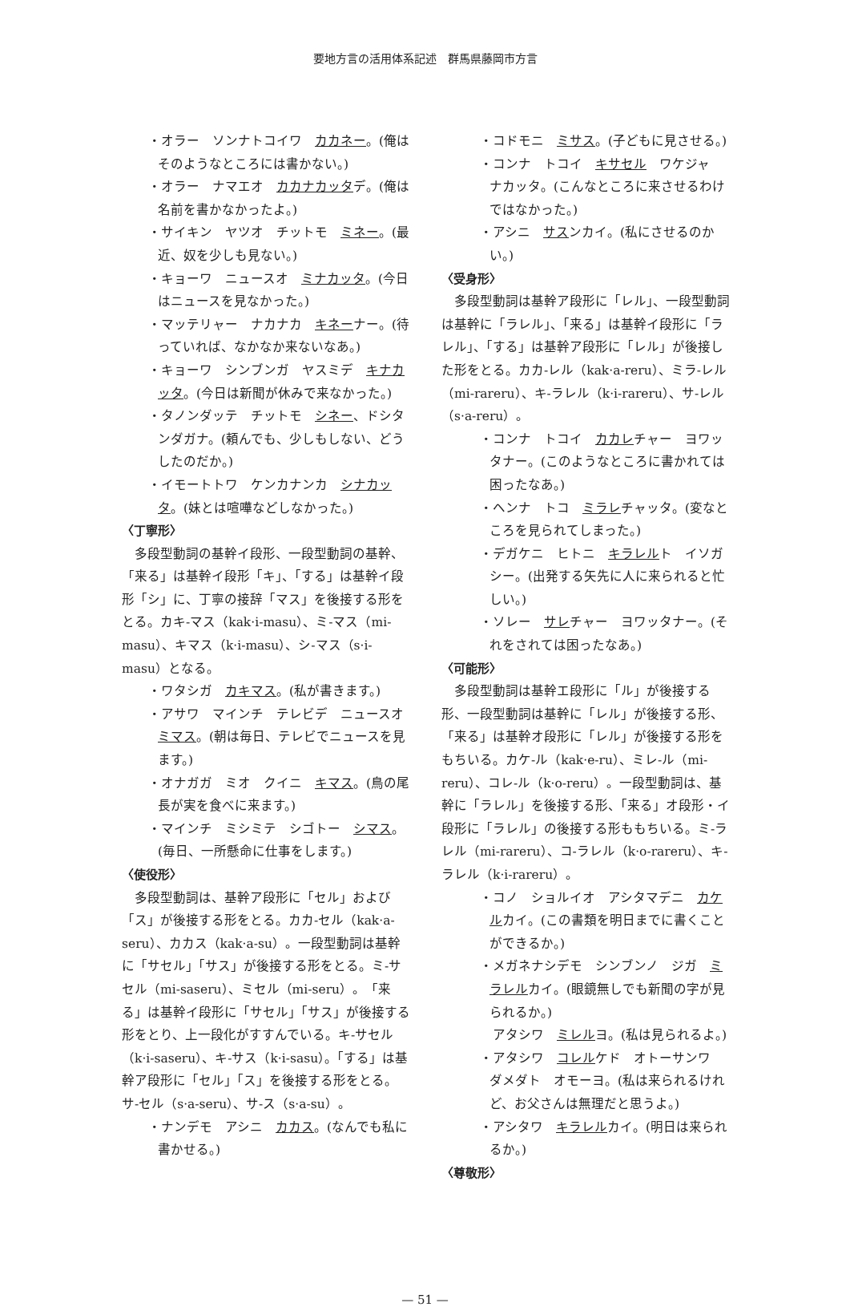要地方言の活用体系記述　群馬県藤岡市方言
・オラー　ソンナトコイワ　カカネー。(俺はそのようなところには書かない。)
・オラー　ナマエオ　カカナカッタデ。(俺は名前を書かなかったよ。)
・サイキン　ヤツオ　チットモ　ミネー。(最近、奴を少しも見ない。)
・キョーワ　ニュースオ　ミナカッタ。(今日はニュースを見なかった。)
・マッテリャー　ナカナカ　キネーナー。(待っていれば、なかなか来ないなあ。)
・キョーワ　シンブンガ　ヤスミデ　キナカッタ。(今日は新聞が休みで来なかった。)
・タノンダッテ　チットモ　シネー、ドシタンダガナ。(頼んでも、少しもしない、どうしたのだか。)
・イモートトワ　ケンカナンカ　シナカッタ。(妹とは喧嘩などしなかった。)
〈丁寧形〉
多段型動詞の基幹イ段形、一段型動詞の基幹、「来る」は基幹イ段形「キ」、「する」は基幹イ段形「シ」に、丁寧の接辞「マス」を後接する形をとる。カキ-マス（kak·i-masu）、ミ-マス（mi-masu）、キマス（k·i-masu）、シ-マス（s·i-masu）となる。
・ワタシガ　カキマス。(私が書きます。)
・アサワ　マインチ　テレビデ　ニュースオ　ミマス。(朝は毎日、テレビでニュースを見ます。)
・オナガガ　ミオ　クイニ　キマス。(鳥の尾長が実を食べに来ます。)
・マインチ　ミシミテ　シゴトー　シマス。(毎日、一所懸命に仕事をします。)
〈使役形〉
多段型動詞は、基幹ア段形に「セル」および「ス」が後接する形をとる。カカ-セル（kak·a-seru）、カカス（kak·a-su）。一段型動詞は基幹に「サセル」「サス」が後接する形をとる。ミ-サセル（mi-saseru）、ミセル（mi-seru）。「来る」は基幹イ段形に「サセル」「サス」が後接する形をとり、上一段化がすすんでいる。キ-サセル（k·i-saseru）、キ-サス（k·i-sasu）。「する」は基幹ア段形に「セル」「ス」を後接する形をとる。サ-セル（s·a-seru）、サ-ス（s·a-su）。
・ナンデモ　アシニ　カカス。(なんでも私に書かせる。)
・コドモニ　ミサス。(子どもに見させる。)
・コンナ　トコイ　キサセル　ワケジャ　ナカッタ。(こんなところに来させるわけではなかった。)
・アシニ　サスンカイ。(私にさせるのかい。)
〈受身形〉
多段型動詞は基幹ア段形に「レル」、一段型動詞は基幹に「ラレル」、「来る」は基幹イ段形に「ラレル」、「する」は基幹ア段形に「レル」が後接した形をとる。カカ-レル（kak·a-reru）、ミラ-レル（mi-rareru）、キ-ラレル（k·i-rareru）、サ-レル（s·a-reru）。
・コンナ　トコイ　カカレチャー　ヨワッタナー。(このようなところに書かれては困ったなあ。)
・ヘンナ　トコ　ミラレチャッタ。(変なところを見られてしまった。)
・デガケニ　ヒトニ　キラレルト　イソガシー。(出発する矢先に人に来られると忙しい。)
・ソレー　サレチャー　ヨワッタナー。(それをされては困ったなあ。)
〈可能形〉
多段型動詞は基幹エ段形に「ル」が後接する形、一段型動詞は基幹に「レル」が後接する形、「来る」は基幹オ段形に「レル」が後接する形をもちいる。カケ-ル（kak·e-ru）、ミレ-ル（mi-reru）、コレ-ル（k·o-reru）。一段型動詞は、基幹に「ラレル」を後接する形、「来る」オ段形・イ段形に「ラレル」の後接する形ももちいる。ミ-ラレル（mi-rareru）、コ-ラレル（k·o-rareru）、キ-ラレル（k·i-rareru）。
・コノ　ショルイオ　アシタマデニ　カケルカイ。(この書類を明日までに書くことができるか。)
・メガネナシデモ　シンブンノ　ジガ　ミラレルカイ。(眼鏡無しでも新聞の字が見られるか。)
　アタシワ　ミレルヨ。(私は見られるよ。)
・アタシワ　コレルケド　オトーサンワ　ダメダト　オモーヨ。(私は来られるけれど、お父さんは無理だと思うよ。)
・アシタワ　キラレルカイ。(明日は来られるか。)
〈尊敬形〉
— 51 —